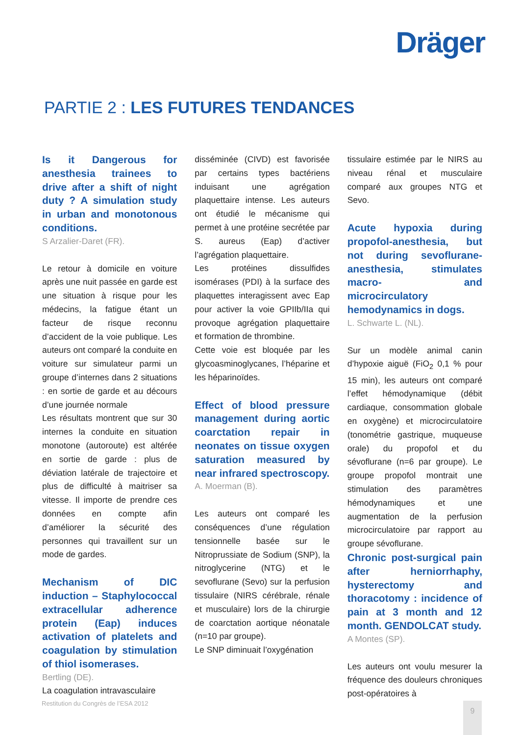Dräger
PARTIE 2 : LES FUTURES TENDANCES
Is it Dangerous for anesthesia trainees to drive after a shift of night duty ? A simulation study in urban and monotonous conditions.
S Arzalier-Daret (FR).
Le retour à domicile en voiture après une nuit passée en garde est une situation à risque pour les médecins, la fatigue étant un facteur de risque reconnu d’accident de la voie publique. Les auteurs ont comparé la conduite en voiture sur simulateur parmi un groupe d’internes dans 2 situations : en sortie de garde et au décours d’une journée normale
Les résultats montrent que sur 30 internes la conduite en situation monotone (autoroute) est altérée en sortie de garde : plus de déviation latérale de trajectoire et plus de difficulté à maitriser sa vitesse. Il importe de prendre ces données en compte afin d’améliorer la sécurité des personnes qui travaillent sur un mode de gardes.
Mechanism of DIC induction – Staphylococcal extracellular adherence protein (Eap) induces activation of platelets and coagulation by stimulation of thiol isomerases.
Bertling (DE).
La coagulation intravasculaire
disséminée (CIVD) est favorisée par certains types bactériens induisant une agrégation plaquettaire intense. Les auteurs ont étudié le mécanisme qui permet à une protéine secrétée par S. aureus (Eap) d’activer l’agrégation plaquettaire.
Les protéines dissulfides isomérases (PDI) à la surface des plaquettes interagissent avec Eap pour activer la voie GPIIb/IIa qui provoque agrégation plaquettaire et formation de thrombine.
Cette voie est bloquée par les glycoasminoglycanes, l’héparine et les héparinoïdes.
Effect of blood pressure management during aortic coarctation repair in neonates on tissue oxygen saturation measured by near infrared spectroscopy.
A. Moerman (B).
Les auteurs ont comparé les conséquences d’une régulation tensionnelle basée sur le Nitroprussiate de Sodium (SNP), la nitroglycerine (NTG) et le sevoflurane (Sevo) sur la perfusion tissulaire (NIRS cérébrale, rénale et musculaire) lors de la chirurgie de coarctation aortique néonatale (n=10 par groupe).
Le SNP diminuait l’oxygénation
tissulaire estimée par le NIRS au niveau rénal et musculaire comparé aux groupes NTG et Sevo.
Acute hypoxia during propofol-anesthesia, but not during sevoflurane-anesthesia, stimulates macro- and microcirculatory hemodynamics in dogs.
L. Schwarte L. (NL).
Sur un modèle animal canin d’hypoxie aiguë (FiO<sub>2</sub> 0,1 % pour 15 min), les auteurs ont comparé l’effet hémodynamique (débit cardiaque, consommation globale en oxygène) et microcirculatoire (tonométrie gastrique, muqueuse orale) du propofol et du sévoflurane (n=6 par groupe). Le groupe propofol montrait une stimulation des paramètres hémodynamiques et une augmentation de la perfusion microcirculatoire par rapport au groupe sévoflurane.
Chronic post-surgical pain after herniorrhaphy, hysterectomy and thoracotomy : incidence of pain at 3 month and 12 month. GENDOLCAT study.
A Montes (SP).
Les auteurs ont voulu mesurer la fréquence des douleurs chroniques post-opératoires à
Restitution du Congrès de l’ESA 2012
9